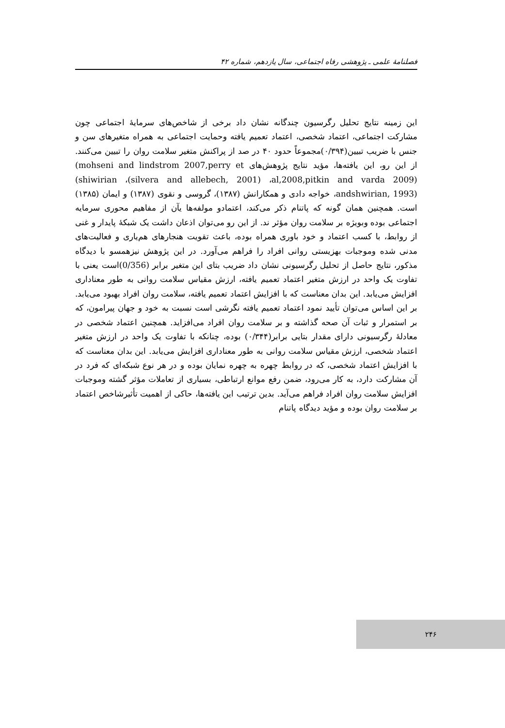فصلنامهٔ علمی ـ پژوهشی رفاه اجتماعی، سال یازدهم، شماره ۴۲
این زمینه نتایج تحلیل رگرسیون چندگانه نشان داد برخی از شاخص‌های سرمایهٔ اجتماعی چون مشارکت اجتماعی، اعتماد شخصی، اعتماد تعمیم یافته وحمایت اجتماعی به همراه متغیرهای سن و جنس با ضریب تبیین(۰/۳۹۴)مجموعاً حدود ۴۰ در صد از پراکنش متغیر سلامت روان را تبیین می‌کنند. از این رو، این یافته‌ها، مؤید نتایج پژوهش‌های (mohseni and lindstrom 2007,perry et al,2008,pitkin and varda 2009)، (silvera and allebech, 2001)، (shiwirian andshwirian, 1993)، خواجه دادی و همکارانش (۱۳۸۷)، گروسی و نقوی (۱۳۸۷) و ایمان (۱۳۸۵) است. همچنین همان گونه که پاتنام ذکر می‌کند، اعتمادو مولفه‌ها یآن از مفاهیم محوری سرمایه اجتماعی بوده وبویژه بر سلامت روان مؤثر ند. از این رو می‌توان اذعان داشت یک شبکهٔ پایدار و غنی از روابط، با کسب اعتماد و خود باوری همراه بوده، باعث تقویت هنجارهای هم‌یاری و فعالیت‌های مدنی شده وموجبات بهزیستی روانی افراد را فراهم می‌آورد. در این پژوهش نیزهمسو با دیدگاه مذکور، نتایج حاصل از تحلیل رگرسیونی نشان داد ضریب بتای این متغیر برابر (0/356) است یعنی با تفاوت یک واحد در ارزش متغیر اعتماد تعمیم یافته، ارزش مقیاس سلامت روانی به طور معناداری افزایش می‌یابد. این بدان معناست که با افزایش اعتماد تعمیم یافته، سلامت روان افراد بهبود می‌یابد. بر این اساس می‌توان تأیید نمود اعتماد تعمیم یافته نگرشی است نسبت به خود و جهان پیرامون، که بر استمرار و ثبات آن صحه گذاشته و بر سلامت روان افراد می‌افزاید. همچنین اعتماد شخصی در معادلهٔ رگرسیونی دارای مقدار بتایی برابر(۰/۳۴۴) بوده، چنانکه با تفاوت یک واحد در ارزش متغیر اعتماد شخصی، ارزش مقیاس سلامت روانی به طور معناداری افزایش می‌یابد. این بدان معناست که با افزایش اعتماد شخصی، که در روابط چهره به چهره نمایان بوده و در هر نوع شبکه‌ای که فرد در آن مشارکت دارد، به کار می‌رود، ضمن رفع موانع ارتباطی، بسیاری از تعاملات مؤثر گشته وموجبات افزایش سلامت روان افراد فراهم می‌آید. بدین ترتیب این یافته‌ها، حاکی از اهمیت تأثیرشاخص اعتماد بر سلامت روان بوده و مؤید دیدگاه پاتنام
۲۴۶